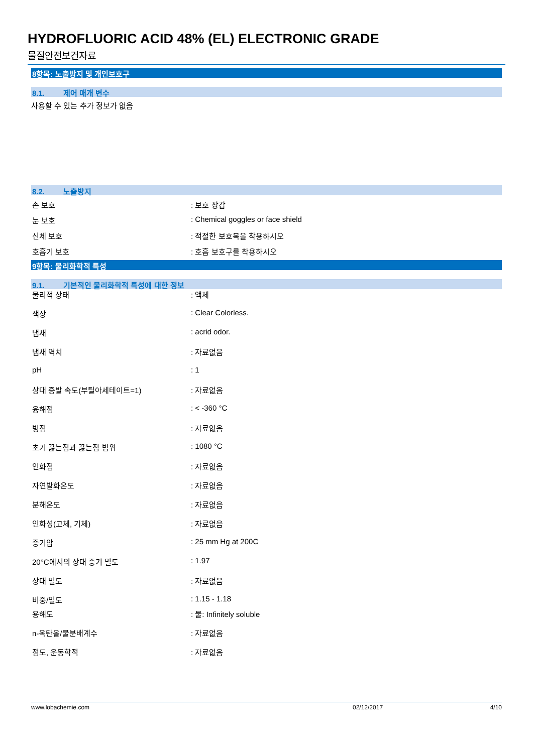HYDROFLUORIC ACID 48% (EL) ELECTRONIC GRADE
물질안전보건자료
8항목: 노출방지 및 개인보호구
8.1. 제어 매개 변수
사용할 수 있는 추가 정보가 없음
8.2. 노출방지
| 손 보호 | : 보호 장갑 |
| 눈 보호 | : Chemical goggles or face shield |
| 신체 보호 | : 적절한 보호복을 착용하시오 |
| 호흡기 보호 | : 호흡 보호구를 착용하시오 |
9항목: 물리화학적 특성
9.1. 기본적인 물리화학적 특성에 대한 정보
| 물리적 상태 | : 액체 |
| 색상 | : Clear Colorless. |
| 냄새 | : acrid odor. |
| 냄새 역치 | : 자료없음 |
| pH | : 1 |
| 상대 증발 속도(부틸아세테이트=1) | : 자료없음 |
| 융해점 | : < -360 °C |
| 빙점 | : 자료없음 |
| 초기 끓는점과 끓는점 범위 | : 1080 °C |
| 인화점 | : 자료없음 |
| 자연발화온도 | : 자료없음 |
| 분해온도 | : 자료없음 |
| 인화성(고체, 기체) | : 자료없음 |
| 증기압 | : 25 mm Hg at 200C |
| 20°C에서의 상대 증기 밀도 | : 1.97 |
| 상대 밀도 | : 자료없음 |
| 비중/밀도 | : 1.15 - 1.18 |
| 용해도 | : 물: Infinitely soluble |
| n-옥탄올/물분배계수 | : 자료없음 |
| 점도, 운동학적 | : 자료없음 |
www.lobachemie.com 02/12/2017 4/10